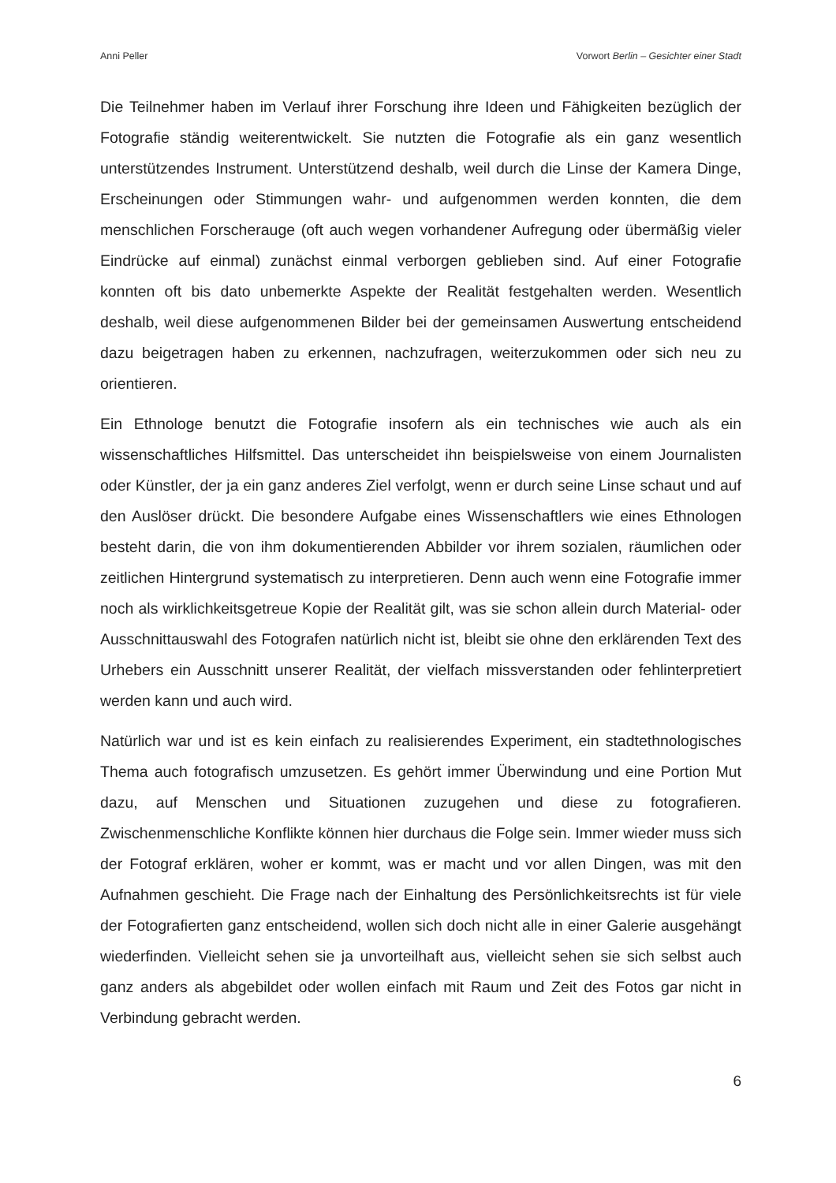Anni Peller Vorwort Berlin – Gesichter einer Stadt
Die Teilnehmer haben im Verlauf ihrer Forschung ihre Ideen und Fähigkeiten bezüglich der Fotografie ständig weiterentwickelt. Sie nutzten die Fotografie als ein ganz wesentlich unterstützendes Instrument. Unterstützend deshalb, weil durch die Linse der Kamera Dinge, Erscheinungen oder Stimmungen wahr- und aufgenommen werden konnten, die dem menschlichen Forscherauge (oft auch wegen vorhandener Aufregung oder übermäßig vieler Eindrücke auf einmal) zunächst einmal verborgen geblieben sind. Auf einer Fotografie konnten oft bis dato unbemerkte Aspekte der Realität festgehalten werden. Wesentlich deshalb, weil diese aufgenommenen Bilder bei der gemeinsamen Auswertung entscheidend dazu beigetragen haben zu erkennen, nachzufragen, weiterzukommen oder sich neu zu orientieren.
Ein Ethnologe benutzt die Fotografie insofern als ein technisches wie auch als ein wissenschaftliches Hilfsmittel. Das unterscheidet ihn beispielsweise von einem Journalisten oder Künstler, der ja ein ganz anderes Ziel verfolgt, wenn er durch seine Linse schaut und auf den Auslöser drückt. Die besondere Aufgabe eines Wissenschaftlers wie eines Ethnologen besteht darin, die von ihm dokumentierenden Abbilder vor ihrem sozialen, räumlichen oder zeitlichen Hintergrund systematisch zu interpretieren. Denn auch wenn eine Fotografie immer noch als wirklichkeitsgetreue Kopie der Realität gilt, was sie schon allein durch Material- oder Ausschnittauswahl des Fotografen natürlich nicht ist, bleibt sie ohne den erklärenden Text des Urhebers ein Ausschnitt unserer Realität, der vielfach missverstanden oder fehlinterpretiert werden kann und auch wird.
Natürlich war und ist es kein einfach zu realisierendes Experiment, ein stadtethnologisches Thema auch fotografisch umzusetzen. Es gehört immer Überwindung und eine Portion Mut dazu, auf Menschen und Situationen zuzugehen und diese zu fotografieren. Zwischenmenschliche Konflikte können hier durchaus die Folge sein. Immer wieder muss sich der Fotograf erklären, woher er kommt, was er macht und vor allen Dingen, was mit den Aufnahmen geschieht. Die Frage nach der Einhaltung des Persönlichkeitsrechts ist für viele der Fotografierten ganz entscheidend, wollen sich doch nicht alle in einer Galerie ausgehängt wiederfinden. Vielleicht sehen sie ja unvorteilhaft aus, vielleicht sehen sie sich selbst auch ganz anders als abgebildet oder wollen einfach mit Raum und Zeit des Fotos gar nicht in Verbindung gebracht werden.
6